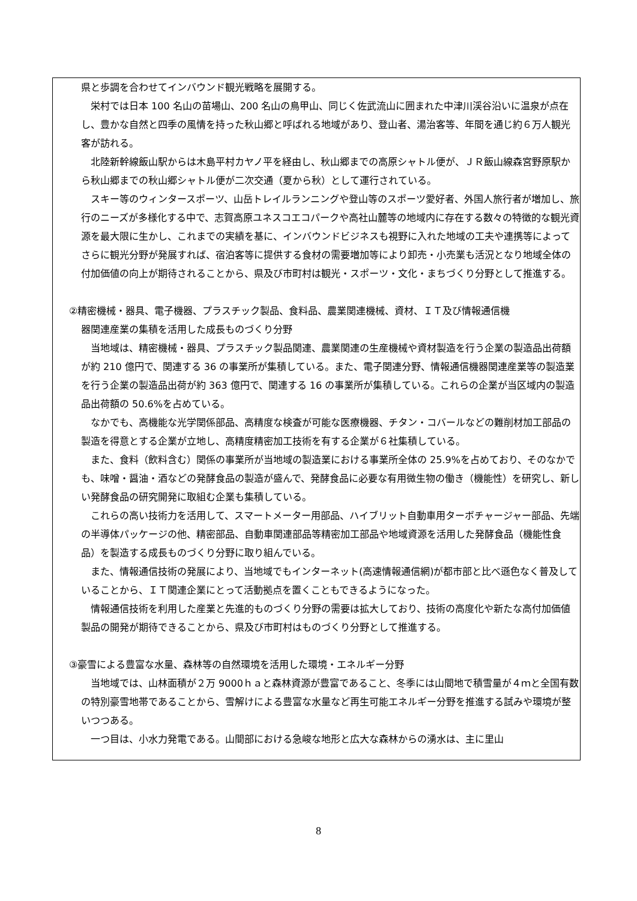県と歩調を合わせてインバウンド観光戦略を展開する。
栄村では日本 100 名山の苗場山、200 名山の鳥甲山、同じく佐武流山に囲まれた中津川渓谷沿いに温泉が点在し、豊かな自然と四季の風情を持った秋山郷と呼ばれる地域があり、登山者、湯治客等、年間を通じ約６万人観光客が訪れる。
北陸新幹線飯山駅からは木島平村カヤノ平を経由し、秋山郷までの高原シャトル便が、ＪＲ飯山線森宮野原駅から秋山郷までの秋山郷シャトル便が二次交通（夏から秋）として運行されている。
スキー等のウィンタースポーツ、山岳トレイルランニングや登山等のスポーツ愛好者、外国人旅行者が増加し、旅行のニーズが多様化する中で、志賀高原ユネスコエコパークや高社山麓等の地域内に存在する数々の特徴的な観光資源を最大限に生かし、これまでの実績を基に、インバウンドビジネスも視野に入れた地域の工夫や連携等によってさらに観光分野が発展すれば、宿泊客等に提供する食材の需要増加等により卸売・小売業も活況となり地域全体の付加価値の向上が期待されることから、県及び市町村は観光・スポーツ・文化・まちづくり分野として推進する。
②精密機械・器具、電子機器、プラスチック製品、食料品、農業関連機械、資材、ＩＴ及び情報通信機
器関連産業の集積を活用した成長ものづくり分野
当地域は、精密機械・器具、プラスチック製品関連、農業関連の生産機械や資材製造を行う企業の製造品出荷額が約 210 億円で、関連する 36 の事業所が集積している。また、電子関連分野、情報通信機器関連産業等の製造業を行う企業の製造品出荷が約 363 億円で、関連する 16 の事業所が集積している。これらの企業が当区域内の製造品出荷額の 50.6%を占めている。
なかでも、高機能な光学関係部品、高精度な検査が可能な医療機器、チタン・コバールなどの難削材加工部品の製造を得意とする企業が立地し、高精度精密加工技術を有する企業が６社集積している。
また、食料（飲料含む）関係の事業所が当地域の製造業における事業所全体の 25.9%を占めており、そのなかでも、味噌・醤油・酒などの発酵食品の製造が盛んで、発酵食品に必要な有用微生物の働き（機能性）を研究し、新しい発酵食品の研究開発に取組む企業も集積している。
これらの高い技術力を活用して、スマートメーター用部品、ハイブリット自動車用ターボチャージャー部品、先端の半導体パッケージの他、精密部品、自動車関連部品等精密加工部品や地域資源を活用した発酵食品（機能性食品）を製造する成長ものづくり分野に取り組んでいる。
また、情報通信技術の発展により、当地域でもインターネット(高速情報通信網)が都市部と比べ遜色なく普及していることから、ＩＴ関連企業にとって活動拠点を置くこともできるようになった。
情報通信技術を利用した産業と先進的ものづくり分野の需要は拡大しており、技術の高度化や新たな高付加価値製品の開発が期待できることから、県及び市町村はものづくり分野として推進する。
③豪雪による豊富な水量、森林等の自然環境を活用した環境・エネルギー分野
当地域では、山林面積が２万 9000ｈａと森林資源が豊富であること、冬季には山間地で積雪量が４ｍと全国有数の特別豪雪地帯であることから、雪解けによる豊富な水量など再生可能エネルギー分野を推進する試みや環境が整いつつある。
一つ目は、小水力発電である。山間部における急峻な地形と広大な森林からの湧水は、主に里山
8